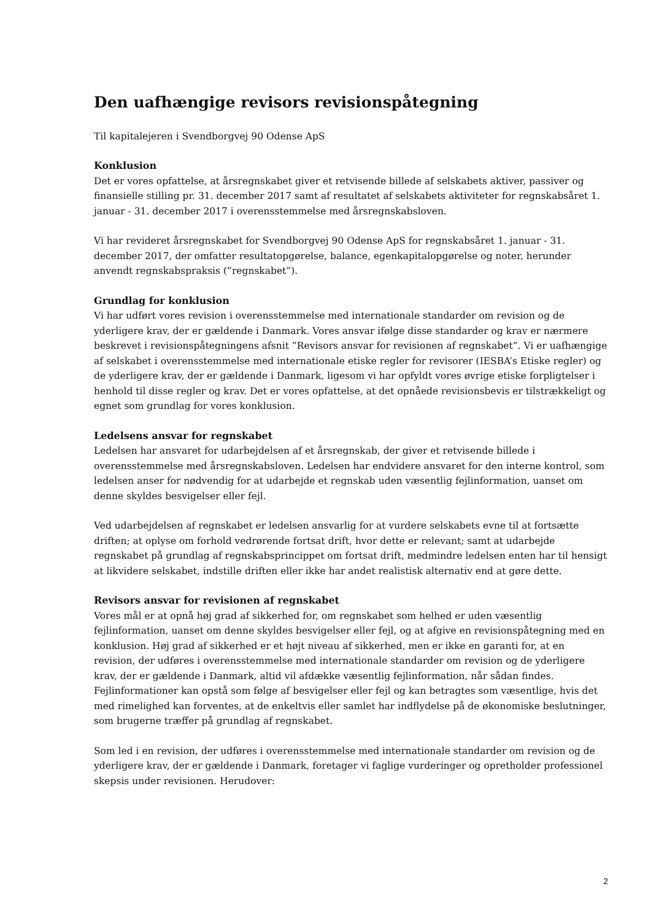Den uafhængige revisors revisionspåtegning
Til kapitalejeren i Svendborgvej 90 Odense ApS
Konklusion
Det er vores opfattelse, at årsregnskabet giver et retvisende billede af selskabets aktiver, passiver og finansielle stilling pr. 31. december 2017 samt af resultatet af selskabets aktiviteter for regnskabsåret 1. januar - 31. december 2017 i overensstemmelse med årsregnskabsloven.
Vi har revideret årsregnskabet for Svendborgvej 90 Odense ApS for regnskabsåret 1. januar - 31. december 2017, der omfatter resultatopgørelse, balance, egenkapitalopgørelse og noter, herunder anvendt regnskabspraksis (”regnskabet”).
Grundlag for konklusion
Vi har udført vores revision i overensstemmelse med internationale standarder om revision og de yderligere krav, der er gældende i Danmark. Vores ansvar ifølge disse standarder og krav er nærmere beskrevet i revisionspåtegningens afsnit ”Revisors ansvar for revisionen af regnskabet”. Vi er uafhængige af selskabet i overensstemmelse med internationale etiske regler for revisorer (IESBA’s Etiske regler) og de yderligere krav, der er gældende i Danmark, ligesom vi har opfyldt vores øvrige etiske forpligtelser i henhold til disse regler og krav. Det er vores opfattelse, at det opnåede revisionsbevis er tilstrækkeligt og egnet som grundlag for vores konklusion.
Ledelsens ansvar for regnskabet
Ledelsen har ansvaret for udarbejdelsen af et årsregnskab, der giver et retvisende billede i overensstemmelse med årsregnskabsloven. Ledelsen har endvidere ansvaret for den interne kontrol, som ledelsen anser for nødvendig for at udarbejde et regnskab uden væsentlig fejlinformation, uanset om denne skyldes besvigelser eller fejl.
Ved udarbejdelsen af regnskabet er ledelsen ansvarlig for at vurdere selskabets evne til at fortsætte driften; at oplyse om forhold vedrørende fortsat drift, hvor dette er relevant; samt at udarbejde regnskabet på grundlag af regnskabsprincippet om fortsat drift, medmindre ledelsen enten har til hensigt at likvidere selskabet, indstille driften eller ikke har andet realistisk alternativ end at gøre dette.
Revisors ansvar for revisionen af regnskabet
Vores mål er at opnå høj grad af sikkerhed for, om regnskabet som helhed er uden væsentlig fejlinformation, uanset om denne skyldes besvigelser eller fejl, og at afgive en revisionspåtegning med en konklusion. Høj grad af sikkerhed er et højt niveau af sikkerhed, men er ikke en garanti for, at en revision, der udføres i overensstemmelse med internationale standarder om revision og de yderligere krav, der er gældende i Danmark, altid vil afdække væsentlig fejlinformation, når sådan findes. Fejlinformationer kan opstå som følge af besvigelser eller fejl og kan betragtes som væsentlige, hvis det med rimelighed kan forventes, at de enkeltvis eller samlet har indflydelse på de økonomiske beslutninger, som brugerne træffer på grundlag af regnskabet.
Som led i en revision, der udføres i overensstemmelse med internationale standarder om revision og de yderligere krav, der er gældende i Danmark, foretager vi faglige vurderinger og opretholder professionel skepsis under revisionen. Herudover:
2